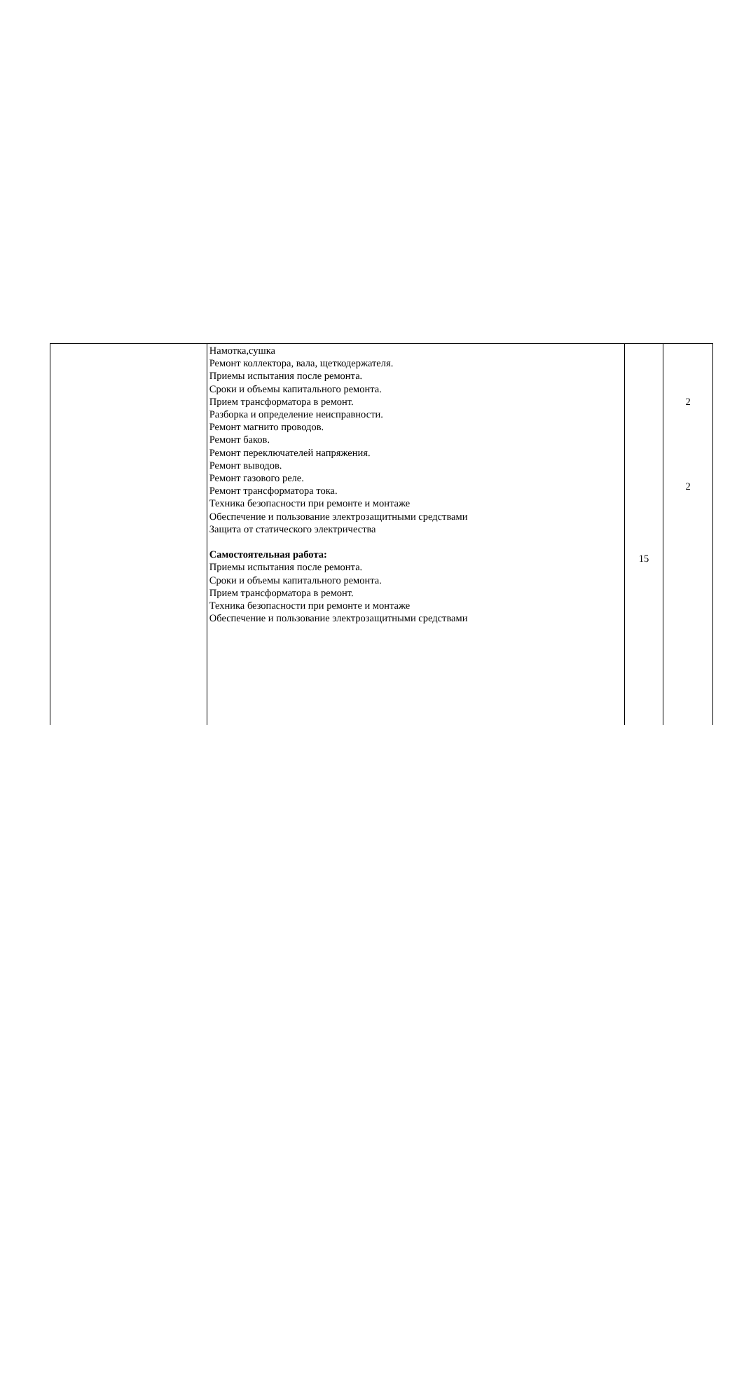| | Намотка,сушка Ремонт коллектора, вала, щеткодержателя. Приемы испытания после ремонта. Сроки и объемы капитального ремонта. Прием трансформатора в ремонт. Разборка и определение неисправности. Ремонт магнито проводов. Ремонт баков. Ремонт переключателей напряжения. Ремонт выводов. Ремонт газового реле. Ремонт трансформатора тока. Техника безопасности при ремонте и монтаже Обеспечение и пользование электрозащитными средствами Защита от статического электричества Самостоятельная работа: Приемы испытания после ремонта. Сроки и объемы капитального ремонта. Прием трансформатора в ремонт. Техника безопасности при ремонте и монтаже Обеспечение и пользование электрозащитными средствами | 15 | 2 2 |